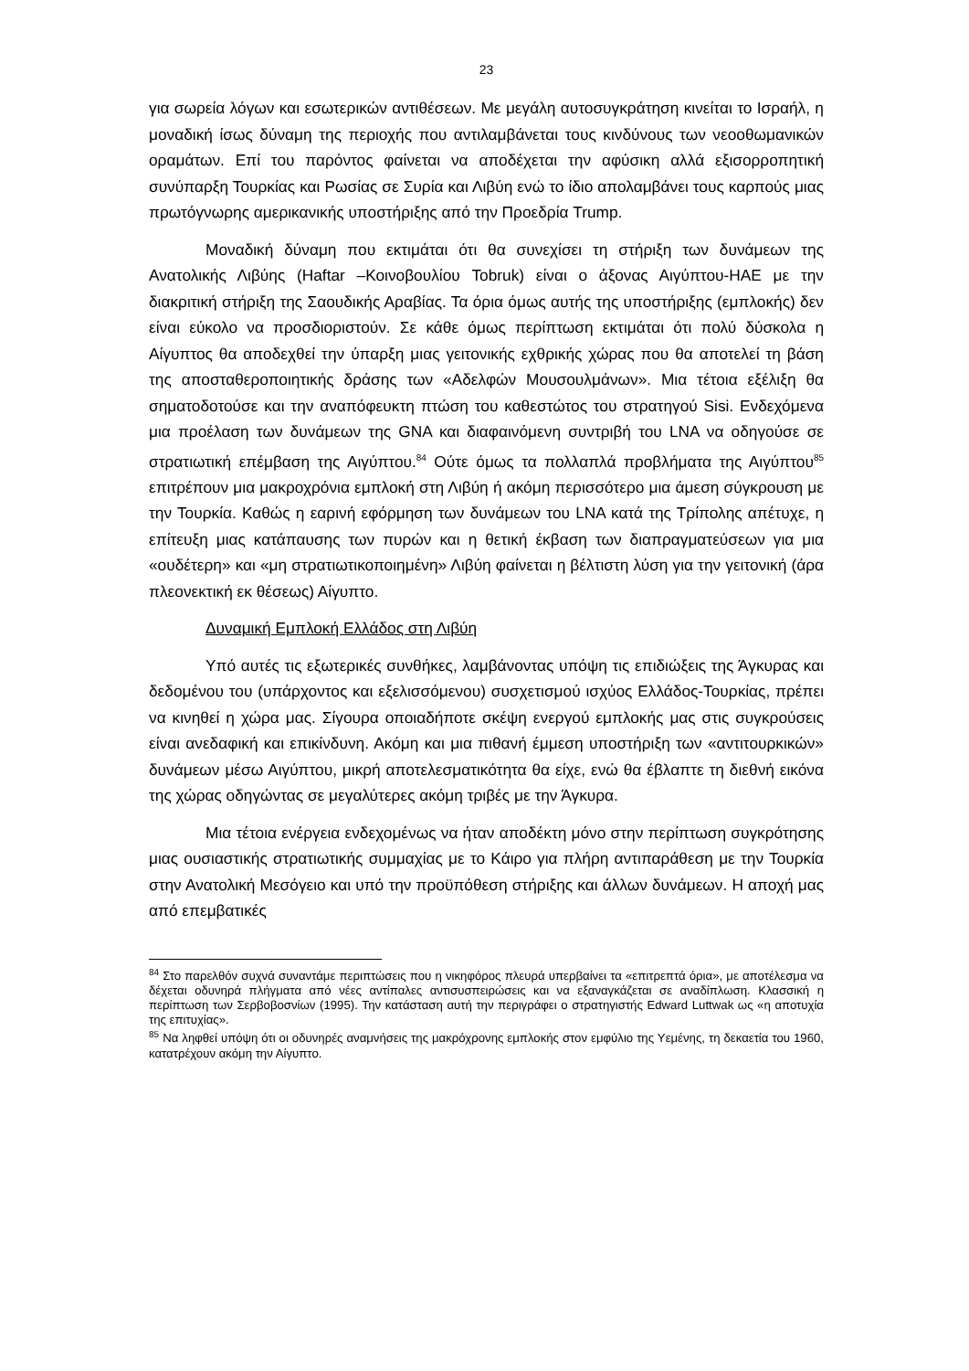23
για σωρεία λόγων και εσωτερικών αντιθέσεων. Με μεγάλη αυτοσυγκράτηση κινείται το Ισραήλ, η μοναδική ίσως δύναμη της περιοχής που αντιλαμβάνεται τους κινδύνους των νεοοθωμανικών οραμάτων. Επί του παρόντος φαίνεται να αποδέχεται την αφύσικη αλλά εξισορροπητική συνύπαρξη Τουρκίας και Ρωσίας σε Συρία και Λιβύη ενώ το ίδιο απολαμβάνει τους καρπούς μιας πρωτόγνωρης αμερικανικής υποστήριξης από την Προεδρία Trump.
Μοναδική δύναμη που εκτιμάται ότι θα συνεχίσει τη στήριξη των δυνάμεων της Ανατολικής Λιβύης (Haftar –Κοινοβουλίου Tobruk) είναι ο άξονας Αιγύπτου-ΗΑΕ με την διακριτική στήριξη της Σαουδικής Αραβίας. Τα όρια όμως αυτής της υποστήριξης (εμπλοκής) δεν είναι εύκολο να προσδιοριστούν. Σε κάθε όμως περίπτωση εκτιμάται ότι πολύ δύσκολα η Αίγυπτος θα αποδεχθεί την ύπαρξη μιας γειτονικής εχθρικής χώρας που θα αποτελεί τη βάση της αποσταθεροποιητικής δράσης των «Αδελφών Μουσουλμάνων». Μια τέτοια εξέλιξη θα σηματοδοτούσε και την αναπόφευκτη πτώση του καθεστώτος του στρατηγού Sisi. Ενδεχόμενα μια προέλαση των δυνάμεων της GNA και διαφαινόμενη συντριβή του LNA να οδηγούσε σε στρατιωτική επέμβαση της Αιγύπτου.<sup>84</sup> Ούτε όμως τα πολλαπλά προβλήματα της Αιγύπτου<sup>85</sup> επιτρέπουν μια μακροχρόνια εμπλοκή στη Λιβύη ή ακόμη περισσότερο μια άμεση σύγκρουση με την Τουρκία. Καθώς η εαρινή εφόρμηση των δυνάμεων του LNA κατά της Τρίπολης απέτυχε, η επίτευξη μιας κατάπαυσης των πυρών και η θετική έκβαση των διαπραγματεύσεων για μια «ουδέτερη» και «μη στρατιωτικοποιημένη» Λιβύη φαίνεται η βέλτιστη λύση για την γειτονική (άρα πλεονεκτική εκ θέσεως) Αίγυπτο.
Δυναμική Εμπλοκή Ελλάδος στη Λιβύη
Υπό αυτές τις εξωτερικές συνθήκες, λαμβάνοντας υπόψη τις επιδιώξεις της Άγκυρας και δεδομένου του (υπάρχοντος και εξελισσόμενου) συσχετισμού ισχύος Ελλάδος-Τουρκίας, πρέπει να κινηθεί η χώρα μας. Σίγουρα οποιαδήποτε σκέψη ενεργού εμπλοκής μας στις συγκρούσεις είναι ανεδαφική και επικίνδυνη. Ακόμη και μια πιθανή έμμεση υποστήριξη των «αντιτουρκικών» δυνάμεων μέσω Αιγύπτου, μικρή αποτελεσματικότητα θα είχε, ενώ θα έβλαπτε τη διεθνή εικόνα της χώρας οδηγώντας σε μεγαλύτερες ακόμη τριβές με την Άγκυρα.
Μια τέτοια ενέργεια ενδεχομένως να ήταν αποδέκτη μόνο στην περίπτωση συγκρότησης μιας ουσιαστικής στρατιωτικής συμμαχίας με το Κάιρο για πλήρη αντιπαράθεση με την Τουρκία στην Ανατολική Μεσόγειο και υπό την προϋπόθεση στήριξης και άλλων δυνάμεων. Η αποχή μας από επεμβατικές
<sup>84</sup> Στο παρελθόν συχνά συναντάμε περιπτώσεις που η νικηφόρος πλευρά υπερβαίνει τα «επιτρεπτά όρια», με αποτέλεσμα να δέχεται οδυνηρά πλήγματα από νέες αντίπαλες αντισυσπειρώσεις και να εξαναγκάζεται σε αναδίπλωση. Κλασσική η περίπτωση των Σερβοβοσνίων (1995). Την κατάσταση αυτή την περιγράφει ο στρατηγιστής Edward Luttwak ως «η αποτυχία της επιτυχίας».
<sup>85</sup> Να ληφθεί υπόψη ότι οι οδυνηρές αναμνήσεις της μακρόχρονης εμπλοκής στον εμφύλιο της Υεμένης, τη δεκαετία του 1960, κατατρέχουν ακόμη την Αίγυπτο.